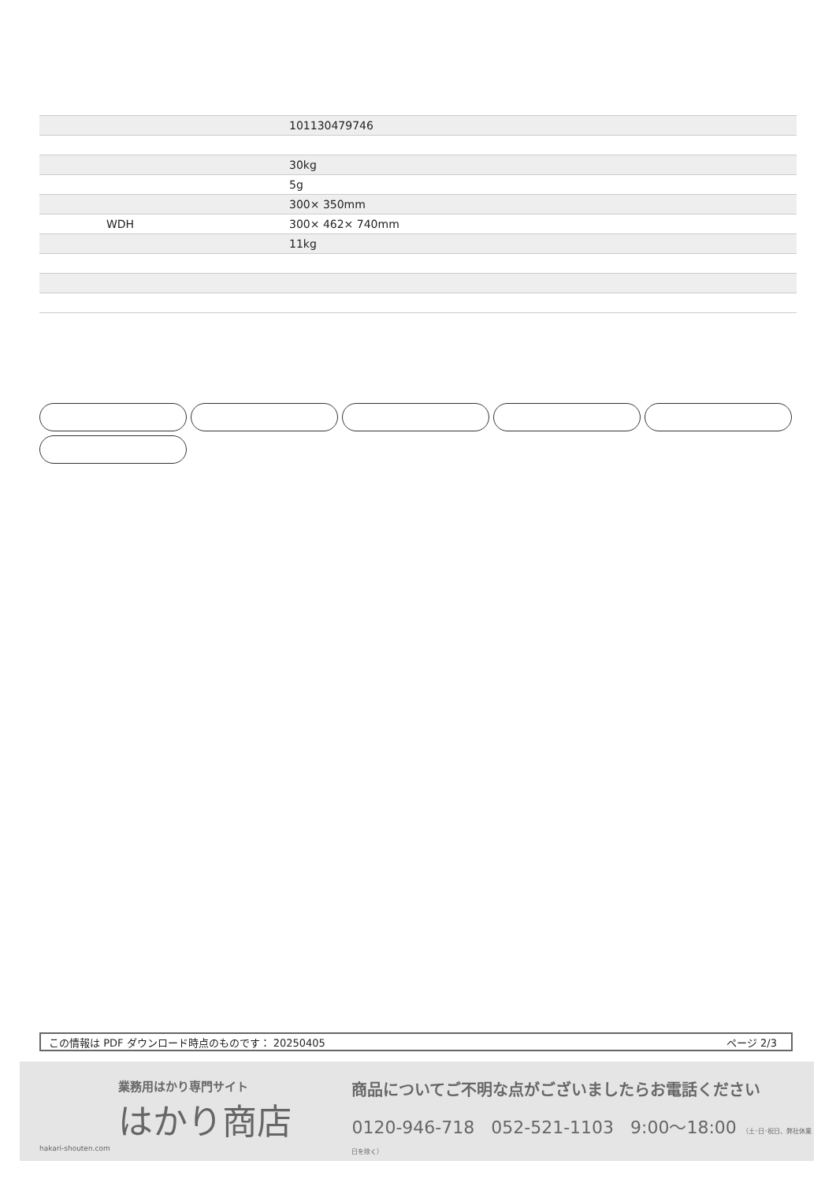| | 101130479746 |
| | 30kg |
| | 5g |
| | 300× 350mm |
| WDH | 300× 462× 740mm |
| | 11kg |
この情報は PDF ダウンロード時点のものです： 20250405 ページ 2/3
業務用はかり専門サイト
はかり商店
hakari-shouten.com
商品についてご不明な点がございましたらお電話ください
0120-946-718 052-521-1103 9:00〜18:00 （土･日･祝日、弊社休業日を除く）